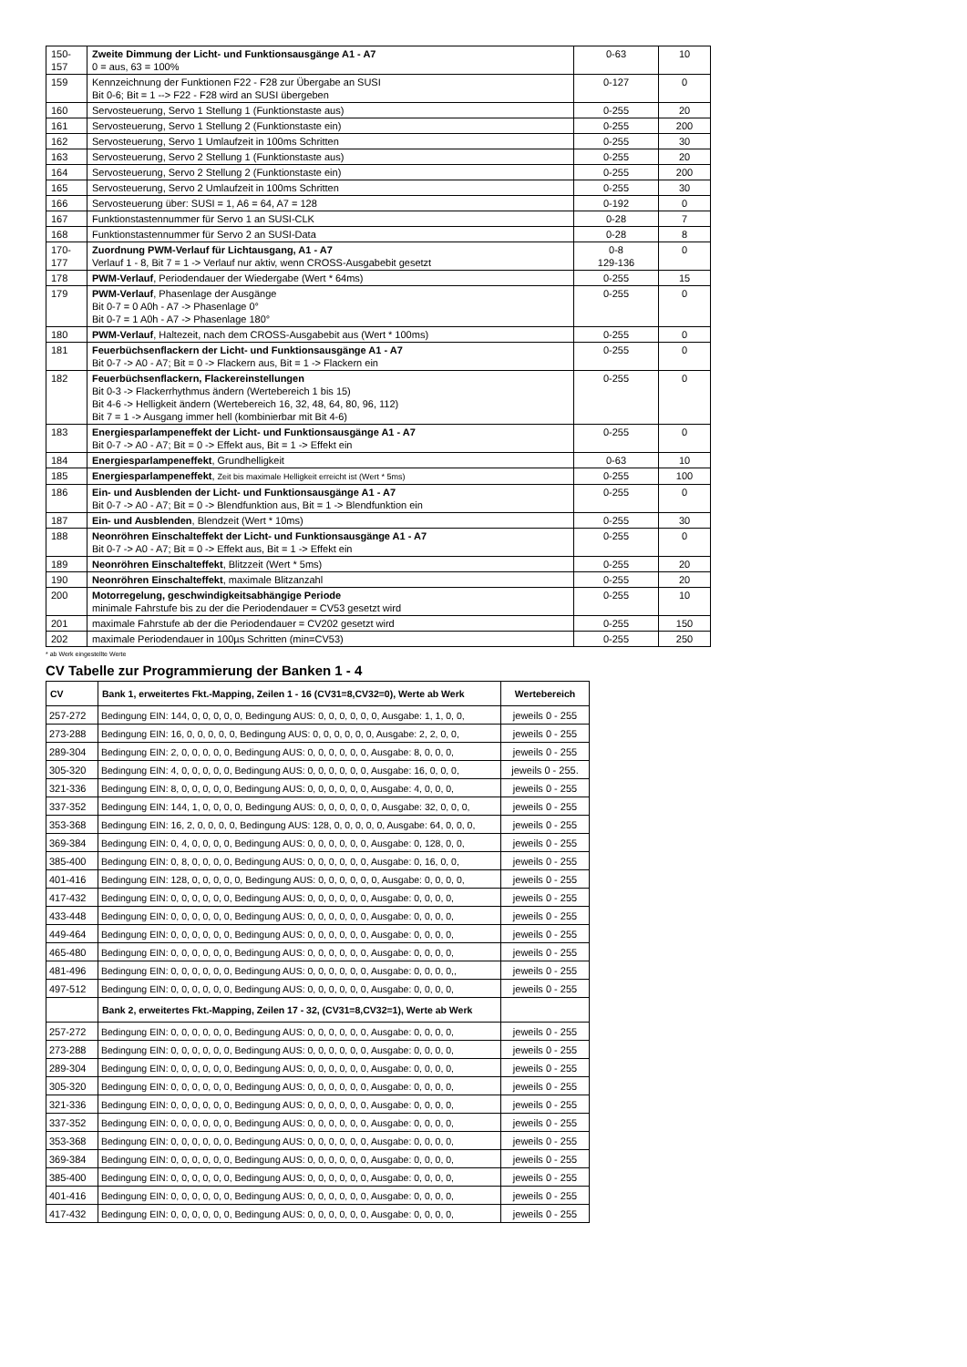| 150- 157 | Zweite Dimmung der Licht- und Funktionsausgänge A1 - A7 0 = aus, 63 = 100% | 0-63 | 10 |
| 159 | Kennzeichnung der Funktionen F22 - F28 zur Übergabe an SUSI Bit 0-6; Bit = 1 --> F22 - F28 wird an SUSI übergeben | 0-127 | 0 |
| 160 | Servosteuerung, Servo 1 Stellung 1 (Funktionstaste aus) | 0-255 | 20 |
| 161 | Servosteuerung, Servo 1 Stellung 2 (Funktionstaste ein) | 0-255 | 200 |
| 162 | Servosteuerung, Servo 1 Umlaufzeit in 100ms Schritten | 0-255 | 30 |
| 163 | Servosteuerung, Servo 2 Stellung 1 (Funktionstaste aus) | 0-255 | 20 |
| 164 | Servosteuerung, Servo 2 Stellung 2 (Funktionstaste ein) | 0-255 | 200 |
| 165 | Servosteuerung, Servo 2 Umlaufzeit in 100ms Schritten | 0-255 | 30 |
| 166 | Servosteuerung über: SUSI = 1, A6 = 64, A7 = 128 | 0-192 | 0 |
| 167 | Funktionstastennummer für Servo 1 an SUSI-CLK | 0-28 | 7 |
| 168 | Funktionstastennummer für Servo 2 an SUSI-Data | 0-28 | 8 |
| 170- 177 | Zuordnung PWM-Verlauf für Lichtausgang, A1 - A7 Verlauf 1 - 8, Bit 7 = 1 -> Verlauf nur aktiv, wenn CROSS-Ausgabebit gesetzt | 0-8 129-136 | 0 |
| 178 | PWM-Verlauf , Periodendauer der Wiedergabe (Wert * 64ms) | 0-255 | 15 |
| 179 | PWM-Verlauf , Phasenlage der Ausgänge Bit 0-7 = 0 A0h - A7 -> Phasenlage 0° Bit 0-7 = 1 A0h - A7 -> Phasenlage 180° | 0-255 | 0 |
| 180 | PWM-Verlauf , Haltezeit, nach dem CROSS-Ausgabebit aus (Wert * 100ms) | 0-255 | 0 |
| 181 | Feuerbüchsenflackern der Licht- und Funktionsausgänge A1 - A7 Bit 0-7 -> A0 - A7; Bit = 0 -> Flackern aus, Bit = 1 -> Flackern ein | 0-255 | 0 |
| 182 | Feuerbüchsenflackern, Flackereinstellungen Bit 0-3 -> Flackerrhythmus ändern (Wertebereich 1 bis 15) Bit 4-6 -> Helligkeit ändern (Wertebereich 16, 32, 48, 64, 80, 96, 112) Bit 7 = 1 -> Ausgang immer hell (kombinierbar mit Bit 4-6) | 0-255 | 0 |
| 183 | Energiesparlampeneffekt der Licht- und Funktionsausgänge A1 - A7 Bit 0-7 -> A0 - A7; Bit = 0 -> Effekt aus, Bit = 1 -> Effekt ein | 0-255 | 0 |
| 184 | Energiesparlampeneffekt , Grundhelligkeit | 0-63 | 10 |
| 185 | Energiesparlampeneffekt , Zeit bis maximale Helligkeit erreicht ist (Wert * 5ms) | 0-255 | 100 |
| 186 | Ein- und Ausblenden der Licht- und Funktionsausgänge A1 - A7 Bit 0-7 -> A0 - A7; Bit = 0 -> Blendfunktion aus, Bit = 1 -> Blendfunktion ein | 0-255 | 0 |
| 187 | Ein- und Ausblenden , Blendzeit (Wert * 10ms) | 0-255 | 30 |
| 188 | Neonröhren Einschalteffekt der Licht- und Funktionsausgänge A1 - A7 Bit 0-7 -> A0 - A7; Bit = 0 -> Effekt aus, Bit = 1 -> Effekt ein | 0-255 | 0 |
| 189 | Neonröhren Einschalteffekt , Blitzzeit (Wert * 5ms) | 0-255 | 20 |
| 190 | Neonröhren Einschalteffekt , maximale Blitzanzahl | 0-255 | 20 |
| 200 | Motorregelung, geschwindigkeitsabhängige Periode minimale Fahrstufe bis zu der die Periodendauer = CV53 gesetzt wird | 0-255 | 10 |
| 201 | maximale Fahrstufe ab der die Periodendauer = CV202 gesetzt wird | 0-255 | 150 |
| 202 | maximale Periodendauer in 100µs Schritten (min=CV53) | 0-255 | 250 |
* ab Werk eingestellte Werte
CV Tabelle zur Programmierung der Banken 1 - 4
| CV | Bank 1, erweitertes Fkt.-Mapping, Zeilen 1 - 16 (CV31=8,CV32=0), Werte ab Werk | Wertebereich |
| --- | --- | --- |
| 257-272 | Bedingung EIN: 144, 0, 0, 0, 0, 0, Bedingung AUS: 0, 0, 0, 0, 0, 0, Ausgabe: 1, 1, 0, 0, | jeweils 0 - 255 |
| 273-288 | Bedingung EIN: 16, 0, 0, 0, 0, 0, Bedingung AUS: 0, 0, 0, 0, 0, 0, Ausgabe: 2, 2, 0, 0, | jeweils 0 - 255 |
| 289-304 | Bedingung EIN: 2, 0, 0, 0, 0, 0, Bedingung AUS: 0, 0, 0, 0, 0, 0, Ausgabe: 8, 0, 0, 0, | jeweils 0 - 255 |
| 305-320 | Bedingung EIN: 4, 0, 0, 0, 0, 0, Bedingung AUS: 0, 0, 0, 0, 0, 0, Ausgabe: 16, 0, 0, 0, | jeweils 0 - 255. |
| 321-336 | Bedingung EIN: 8, 0, 0, 0, 0, 0, Bedingung AUS: 0, 0, 0, 0, 0, 0, Ausgabe: 4, 0, 0, 0, | jeweils 0 - 255 |
| 337-352 | Bedingung EIN: 144, 1, 0, 0, 0, 0, Bedingung AUS: 0, 0, 0, 0, 0, 0, Ausgabe: 32, 0, 0, 0, | jeweils 0 - 255 |
| 353-368 | Bedingung EIN: 16, 2, 0, 0, 0, 0, Bedingung AUS: 128, 0, 0, 0, 0, 0, Ausgabe: 64, 0, 0, 0, | jeweils 0 - 255 |
| 369-384 | Bedingung EIN: 0, 4, 0, 0, 0, 0, Bedingung AUS: 0, 0, 0, 0, 0, 0, Ausgabe: 0, 128, 0, 0, | jeweils 0 - 255 |
| 385-400 | Bedingung EIN: 0, 8, 0, 0, 0, 0, Bedingung AUS: 0, 0, 0, 0, 0, 0, Ausgabe: 0, 16, 0, 0, | jeweils 0 - 255 |
| 401-416 | Bedingung EIN: 128, 0, 0, 0, 0, 0, Bedingung AUS: 0, 0, 0, 0, 0, 0, Ausgabe: 0, 0, 0, 0, | jeweils 0 - 255 |
| 417-432 | Bedingung EIN: 0, 0, 0, 0, 0, 0, Bedingung AUS: 0, 0, 0, 0, 0, 0, Ausgabe: 0, 0, 0, 0, | jeweils 0 - 255 |
| 433-448 | Bedingung EIN: 0, 0, 0, 0, 0, 0, Bedingung AUS: 0, 0, 0, 0, 0, 0, Ausgabe: 0, 0, 0, 0, | jeweils 0 - 255 |
| 449-464 | Bedingung EIN: 0, 0, 0, 0, 0, 0, Bedingung AUS: 0, 0, 0, 0, 0, 0, Ausgabe: 0, 0, 0, 0, | jeweils 0 - 255 |
| 465-480 | Bedingung EIN: 0, 0, 0, 0, 0, 0, Bedingung AUS: 0, 0, 0, 0, 0, 0, Ausgabe: 0, 0, 0, 0, | jeweils 0 - 255 |
| 481-496 | Bedingung EIN: 0, 0, 0, 0, 0, 0, Bedingung AUS: 0, 0, 0, 0, 0, 0, Ausgabe: 0, 0, 0, 0,, | jeweils 0 - 255 |
| 497-512 | Bedingung EIN: 0, 0, 0, 0, 0, 0, Bedingung AUS: 0, 0, 0, 0, 0, 0, Ausgabe: 0, 0, 0, 0, | jeweils 0 - 255 |
| | Bank 2, erweitertes Fkt.-Mapping, Zeilen 17 - 32, (CV31=8,CV32=1), Werte ab Werk | |
| 257-272 | Bedingung EIN: 0, 0, 0, 0, 0, 0, Bedingung AUS: 0, 0, 0, 0, 0, 0, Ausgabe: 0, 0, 0, 0, | jeweils 0 - 255 |
| 273-288 | Bedingung EIN: 0, 0, 0, 0, 0, 0, Bedingung AUS: 0, 0, 0, 0, 0, 0, Ausgabe: 0, 0, 0, 0, | jeweils 0 - 255 |
| 289-304 | Bedingung EIN: 0, 0, 0, 0, 0, 0, Bedingung AUS: 0, 0, 0, 0, 0, 0, Ausgabe: 0, 0, 0, 0, | jeweils 0 - 255 |
| 305-320 | Bedingung EIN: 0, 0, 0, 0, 0, 0, Bedingung AUS: 0, 0, 0, 0, 0, 0, Ausgabe: 0, 0, 0, 0, | jeweils 0 - 255 |
| 321-336 | Bedingung EIN: 0, 0, 0, 0, 0, 0, Bedingung AUS: 0, 0, 0, 0, 0, 0, Ausgabe: 0, 0, 0, 0, | jeweils 0 - 255 |
| 337-352 | Bedingung EIN: 0, 0, 0, 0, 0, 0, Bedingung AUS: 0, 0, 0, 0, 0, 0, Ausgabe: 0, 0, 0, 0, | jeweils 0 - 255 |
| 353-368 | Bedingung EIN: 0, 0, 0, 0, 0, 0, Bedingung AUS: 0, 0, 0, 0, 0, 0, Ausgabe: 0, 0, 0, 0, | jeweils 0 - 255 |
| 369-384 | Bedingung EIN: 0, 0, 0, 0, 0, 0, Bedingung AUS: 0, 0, 0, 0, 0, 0, Ausgabe: 0, 0, 0, 0, | jeweils 0 - 255 |
| 385-400 | Bedingung EIN: 0, 0, 0, 0, 0, 0, Bedingung AUS: 0, 0, 0, 0, 0, 0, Ausgabe: 0, 0, 0, 0, | jeweils 0 - 255 |
| 401-416 | Bedingung EIN: 0, 0, 0, 0, 0, 0, Bedingung AUS: 0, 0, 0, 0, 0, 0, Ausgabe: 0, 0, 0, 0, | jeweils 0 - 255 |
| 417-432 | Bedingung EIN: 0, 0, 0, 0, 0, 0, Bedingung AUS: 0, 0, 0, 0, 0, 0, Ausgabe: 0, 0, 0, 0, | jeweils 0 - 255 |